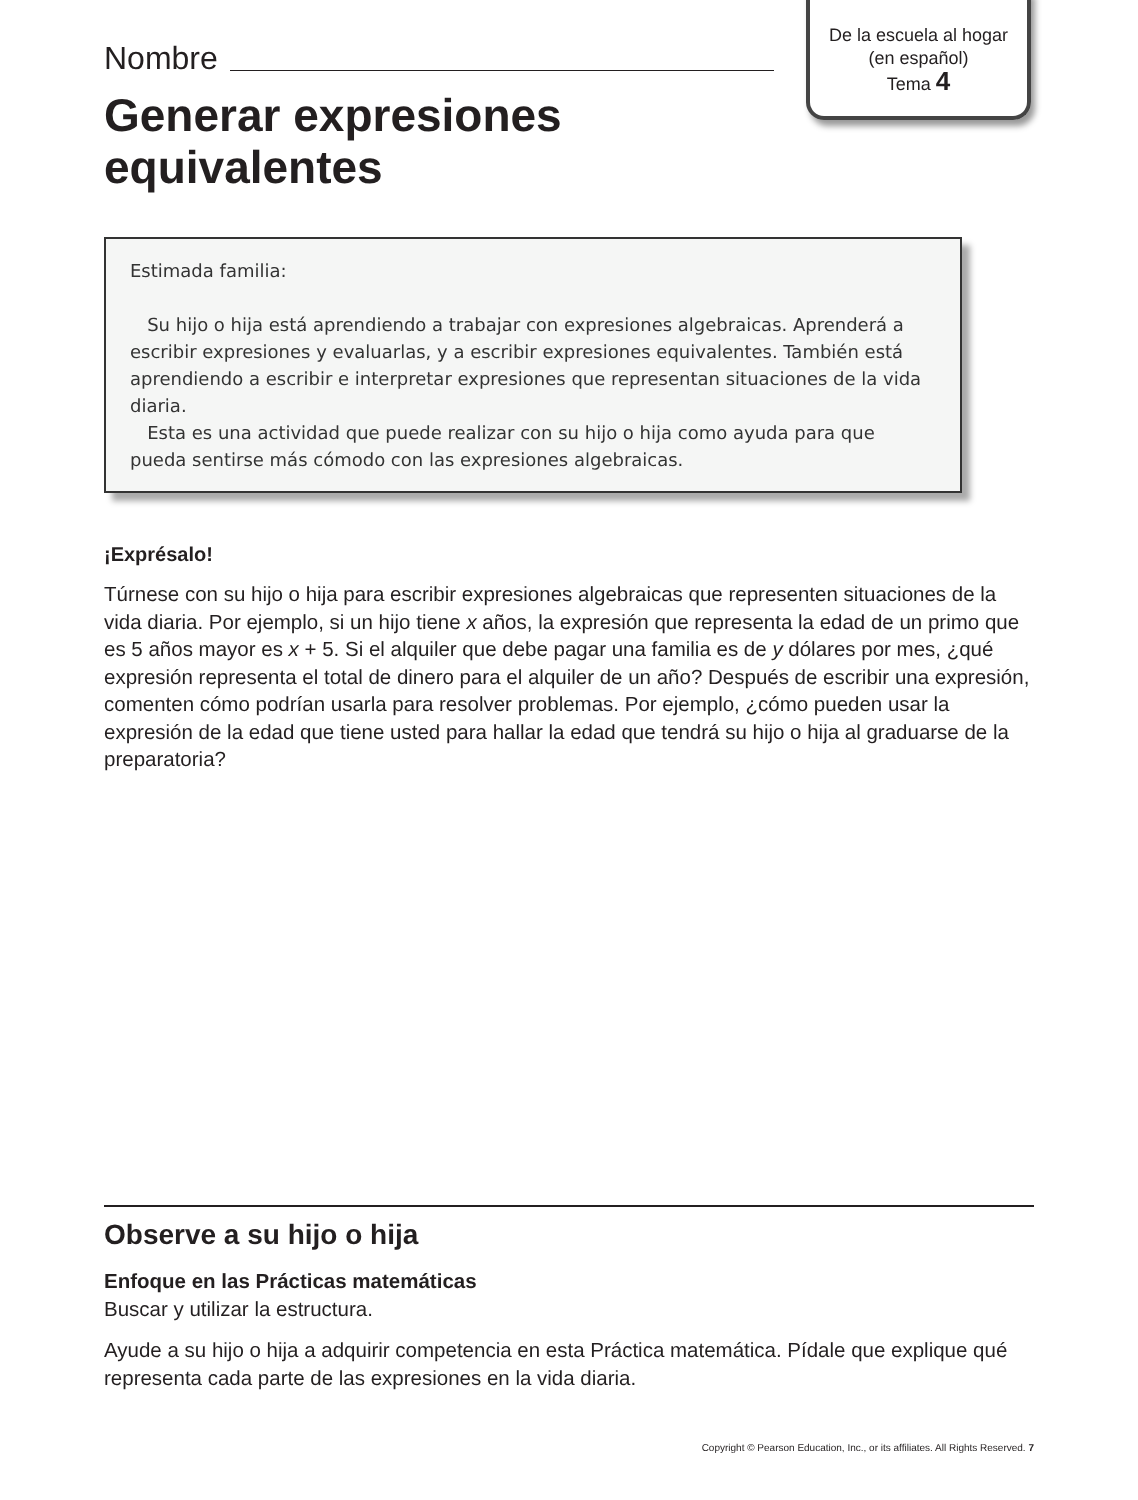De la escuela al hogar
(en español)
Tema 4
Nombre
Generar expresiones
equivalentes
Estimada familia:
Su hijo o hija está aprendiendo a trabajar con expresiones algebraicas. Aprenderá a escribir expresiones y evaluarlas, y a escribir expresiones equivalentes. También está aprendiendo a escribir e interpretar expresiones que representan situaciones de la vida diaria.
Esta es una actividad que puede realizar con su hijo o hija como ayuda para que pueda sentirse más cómodo con las expresiones algebraicas.
¡Exprésalo!
Túrnese con su hijo o hija para escribir expresiones algebraicas que representen situaciones de la vida diaria. Por ejemplo, si un hijo tiene x años, la expresión que representa la edad de un primo que es 5 años mayor es x + 5. Si el alquiler que debe pagar una familia es de y dólares por mes, ¿qué expresión representa el total de dinero para el alquiler de un año? Después de escribir una expresión, comenten cómo podrían usarla para resolver problemas. Por ejemplo, ¿cómo pueden usar la expresión de la edad que tiene usted para hallar la edad que tendrá su hijo o hija al graduarse de la preparatoria?
Observe a su hijo o hija
Enfoque en las Prácticas matemáticas
Buscar y utilizar la estructura.
Ayude a su hijo o hija a adquirir competencia en esta Práctica matemática. Pídale que explique qué representa cada parte de las expresiones en la vida diaria.
Copyright © Pearson Education, Inc., or its affiliates. All Rights Reserved. 7